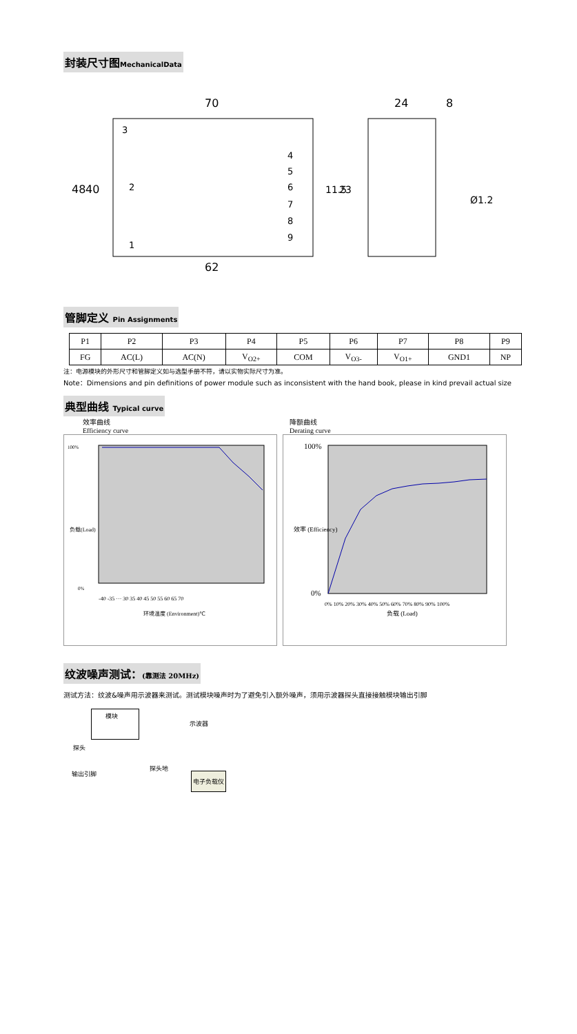封装尺寸图MechanicalData
70
24
8
48
40
3
2
1
4
5
6
7
8
9
11.5
23
Ø1.2
62
管脚定义 Pin Assignments
| P1 | P2 | P3 | P4 | P5 | P6 | P7 | P8 | P9 |
| --- | --- | --- | --- | --- | --- | --- | --- | --- |
| FG | AC(L) | AC(N) | V<sub>O2+</sub> | COM | V<sub>O3-</sub> | V<sub>O1+</sub> | GND1 | NP |
注：电源模块的外形尺寸和管脚定义如与选型手册不符，请以实物实际尺寸为准。
Note：Dimensions and pin definitions of power module such as inconsistent with the hand book, please in kind prevail actual size
典型曲线 Typical curve
效率曲线
Efficiency curve
100%
0%
-40 -35 ··· 30 35 40 45 50 55 60 65 70
环境温度 (Environment)℃
负载(Load)
降额曲线
Derating curve
100%
0%
0% 10% 20% 30% 40% 50% 60% 70% 80% 90% 100%
负载 (Load)
效率 (Efficiency)
纹波噪声测试：(靠测法 20MHz)
测试方法：纹波&噪声用示波器来测试。测试模块噪声时为了避免引入额外噪声，须用示波器探头直接接触模块输出引脚
模块
示波器
探头
探头地
输出引脚 电子负载仪